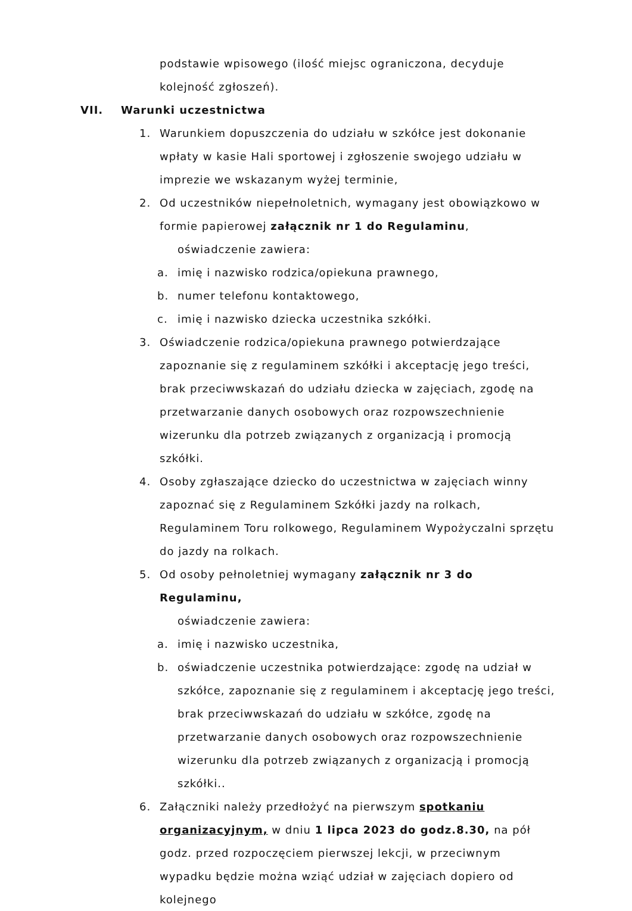podstawie wpisowego (ilość miejsc ograniczona, decyduje kolejność zgłoszeń).
VII. Warunki uczestnictwa
1. Warunkiem dopuszczenia do udziału w szkółce jest dokonanie wpłaty w kasie Hali sportowej i zgłoszenie swojego udziału w imprezie we wskazanym wyżej terminie,
2. Od uczestników niepełnoletnich, wymagany jest obowiązkowo w formie papierowej załącznik nr 1 do Regulaminu,
oświadczenie zawiera:
a. imię i nazwisko rodzica/opiekuna prawnego,
b. numer telefonu kontaktowego,
c. imię i nazwisko dziecka uczestnika szkółki.
3. Oświadczenie rodzica/opiekuna prawnego potwierdzające zapoznanie się z regulaminem szkółki i akceptację jego treści, brak przeciwwskazań do udziału dziecka w zajęciach, zgodę na przetwarzanie danych osobowych oraz rozpowszechnienie wizerunku dla potrzeb związanych z organizacją i promocją szkółki.
4. Osoby zgłaszające dziecko do uczestnictwa w zajęciach winny zapoznać się z Regulaminem Szkółki jazdy na rolkach, Regulaminem Toru rolkowego, Regulaminem Wypożyczalni sprzętu do jazdy na rolkach.
5. Od osoby pełnoletniej wymagany załącznik nr 3 do Regulaminu,
oświadczenie zawiera:
a. imię i nazwisko uczestnika,
b. oświadczenie uczestnika potwierdzające: zgodę na udział w szkółce, zapoznanie się z regulaminem i akceptację jego treści, brak przeciwwskazań do udziału w szkółce, zgodę na przetwarzanie danych osobowych oraz rozpowszechnienie wizerunku dla potrzeb związanych z organizacją i promocją szkółki..
6. Załączniki należy przedłożyć na pierwszym spotkaniu organizacyjnym, w dniu 1 lipca 2023 do godz.8.30, na pół godz. przed rozpoczęciem pierwszej lekcji, w przeciwnym wypadku będzie można wziąć udział w zajęciach dopiero od kolejnego